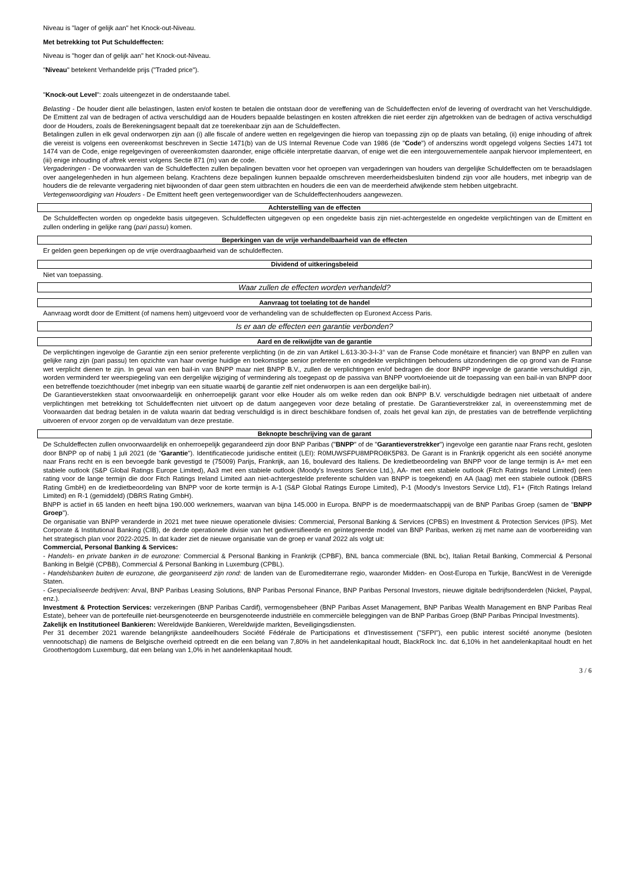Niveau is "lager of gelijk aan" het Knock-out-Niveau.
Met betrekking tot Put Schuldeffecten:
Niveau is "hoger dan of gelijk aan" het Knock-out-Niveau.
"Niveau" betekent Verhandelde prijs ("Traded price").
"Knock-out Level": zoals uiteengezet in de onderstaande tabel.
Belasting - De houder dient alle belastingen, lasten en/of kosten te betalen die ontstaan door de vereffening van de Schuldeffecten en/of de levering of overdracht van het Verschuldigde. De Emittent zal van de bedragen of activa verschuldigd aan de Houders bepaalde belastingen en kosten aftrekken die niet eerder zijn afgetrokken van de bedragen of activa verschuldigd door de Houders, zoals de Berekeningsagent bepaalt dat ze toerekenbaar zijn aan de Schuldeffecten.
Betalingen zullen in elk geval onderworpen zijn aan (i) alle fiscale of andere wetten en regelgevingen die hierop van toepassing zijn op de plaats van betaling, (ii) enige inhouding of aftrek die vereist is volgens een overeenkomst beschreven in Sectie 1471(b) van de US Internal Revenue Code van 1986 (de "Code") of anderszins wordt opgelegd volgens Secties 1471 tot 1474 van de Code, enige regelgevingen of overeenkomsten daaronder, enige officiële interpretatie daarvan, of enige wet die een intergouvernementele aanpak hiervoor implementeert, en (iii) enige inhouding of aftrek vereist volgens Sectie 871 (m) van de code.
Vergaderingen - De voorwaarden van de Schuldeffecten zullen bepalingen bevatten voor het oproepen van vergaderingen van houders van dergelijke Schuldeffecten om te beraadslagen over aangelegenheden in hun algemeen belang. Krachtens deze bepalingen kunnen bepaalde omschreven meerderheidsbesluiten bindend zijn voor alle houders, met inbegrip van de houders die de relevante vergadering niet bijwoonden of daar geen stem uitbrachten en houders die een van de meerderheid afwijkende stem hebben uitgebracht.
Vertegenwoordiging van Houders - De Emittent heeft geen vertegenwoordiger van de Schuldeffectenhouders aangewezen.
Achterstelling van de effecten
De Schuldeffecten worden op ongedekte basis uitgegeven. Schuldeffecten uitgegeven op een ongedekte basis zijn niet-achtergestelde en ongedekte verplichtingen van de Emittent en zullen onderling in gelijke rang (pari passu) komen.
Beperkingen van de vrije verhandelbaarheid van de effecten
Er gelden geen beperkingen op de vrije overdraagbaarheid van de schuldeffecten.
Dividend of uitkeringsbeleid
Niet van toepassing.
Waar zullen de effecten worden verhandeld?
Aanvraag tot toelating tot de handel
Aanvraag wordt door de Emittent (of namens hem) uitgevoerd voor de verhandeling van de schuldeffecten op Euronext Access Paris.
Is er aan de effecten een garantie verbonden?
Aard en de reikwijdte van de garantie
De verplichtingen ingevolge de Garantie zijn een senior preferente verplichting (in de zin van Artikel L.613-30-3-I-3° van de Franse Code monétaire et financier) van BNPP en zullen van gelijke rang zijn (pari passu) ten opzichte van haar overige huidige en toekomstige senior preferente en ongedekte verplichtingen behoudens uitzonderingen die op grond van de Franse wet verplicht dienen te zijn. In geval van een bail-in van BNPP maar niet BNPP B.V., zullen de verplichtingen en/of bedragen die door BNPP ingevolge de garantie verschuldigd zijn, worden verminderd ter weerspiegeling van een dergelijke wijziging of vermindering als toegepast op de passiva van BNPP voortvloeiende uit de toepassing van een bail-in van BNPP door een betreffende toezichthouder (met inbegrip van een situatie waarbij de garantie zelf niet onderworpen is aan een dergelijke bail-in).
De Garantieverstekken staat onvoorwaardelijk en onherroepelijk garant voor elke Houder als om welke reden dan ook BNPP B.V. verschuldigde bedragen niet uitbetaalt of andere verplichtingen met betrekking tot Schuldeffecnten niet uitvoert op de datum aangegeven voor deze betaling of prestatie. De Garantieverstrekker zal, in overeenstemming met de Voorwaarden dat bedrag betalen in de valuta waarin dat bedrag verschuldigd is in direct beschikbare fondsen of, zoals het geval kan zijn, de prestaties van de betreffende verplichting uitvoeren of ervoor zorgen op de vervaldatum van deze prestatie.
Beknopte beschrijving van de garant
De Schuldeffecten zullen onvoorwaardelijk en onherroepelijk gegarandeerd zijn door BNP Paribas ("BNPP" of de "Garantieverstrekker") ingevolge een garantie naar Frans recht, gesloten door BNPP op of nabij 1 juli 2021 (de "Garantie"). Identificatiecode juridische entiteit (LEI): R0MUWSFPU8MPRO8K5P83. De Garant is in Frankrijk opgericht als een société anonyme naar Frans recht en is een bevoegde bank gevestigd te (75009) Parijs, Frankrijk, aan 16, boulevard des Italiens. De kredietbeoordeling van BNPP voor de lange termijn is A+ met een stabiele outlook (S&P Global Ratings Europe Limited), Aa3 met een stabiele outlook (Moody's Investors Service Ltd.), AA- met een stabiele outlook (Fitch Ratings Ireland Limited) (een rating voor de lange termijn die door Fitch Ratings Ireland Limited aan niet-achtergestelde preferente schulden van BNPP is toegekend) en AA (laag) met een stabiele outlook (DBRS Rating GmbH) en de kredietbeoordeling van BNPP voor de korte termijn is A-1 (S&P Global Ratings Europe Limited), P-1 (Moody's Investors Service Ltd), F1+ (Fitch Ratings Ireland Limited) en R-1 (gemiddeld) (DBRS Rating GmbH).
BNPP is actief in 65 landen en heeft bijna 190.000 werknemers, waarvan van bijna 145.000 in Europa. BNPP is de moedermaatschappij van de BNP Paribas Groep (samen de "BNPP Groep").
De organisatie van BNPP veranderde in 2021 met twee nieuwe operationele divisies: Commercial, Personal Banking & Services (CPBS) en Investment & Protection Services (IPS). Met Corporate & Institutional Banking (CIB), de derde operationele divisie van het gediversifieerde en geïntegreerde model van BNP Paribas, werken zij met name aan de voorbereiding van het strategisch plan voor 2022-2025. In dat kader ziet de nieuwe organisatie van de groep er vanaf 2022 als volgt uit:
Commercial, Personal Banking & Services:
- Handels- en private banken in de eurozone: Commercial & Personal Banking in Frankrijk (CPBF), BNL banca commerciale (BNL bc), Italian Retail Banking, Commercial & Personal Banking in België (CPBB), Commercial & Personal Banking in Luxemburg (CPBL).
- Handelsbanken buiten de eurozone, die georganiseerd zijn rond: de landen van de Euromediterrane regio, waaronder Midden- en Oost-Europa en Turkije, BancWest in de Verenigde Staten.
- Gespecialiseerde bedrijven: Arval, BNP Paribas Leasing Solutions, BNP Paribas Personal Finance, BNP Paribas Personal Investors, nieuwe digitale bedrijfsonderdelen (Nickel, Paypal, enz.).
Investment & Protection Services: verzekeringen (BNP Paribas Cardif), vermogensbeheer (BNP Paribas Asset Management, BNP Paribas Wealth Management en BNP Paribas Real Estate), beheer van de portefeuille niet-beursgenoteerde en beursgenoteerde industriële en commerciële beleggingen van de BNP Paribas Groep (BNP Paribas Principal Investments).
Zakelijk en Institutioneel Bankieren: Wereldwijde Bankieren, Wereldwijde markten, Beveiligingsdiensten.
Per 31 december 2021 warende belangrijkste aandeelhouders Société Fédérale de Participations et d'Investissement ("SFPI"), een public interest société anonyme (besloten vennootschap) die namens de Belgische overheid optreedt en die een belang van 7,80% in het aandelenkapitaal houdt, BlackRock Inc. dat 6,10% in het aandelenkapitaal houdt en het Groothertogdom Luxemburg, dat een belang van 1,0% in het aandelenkapitaal houdt.
3 / 6